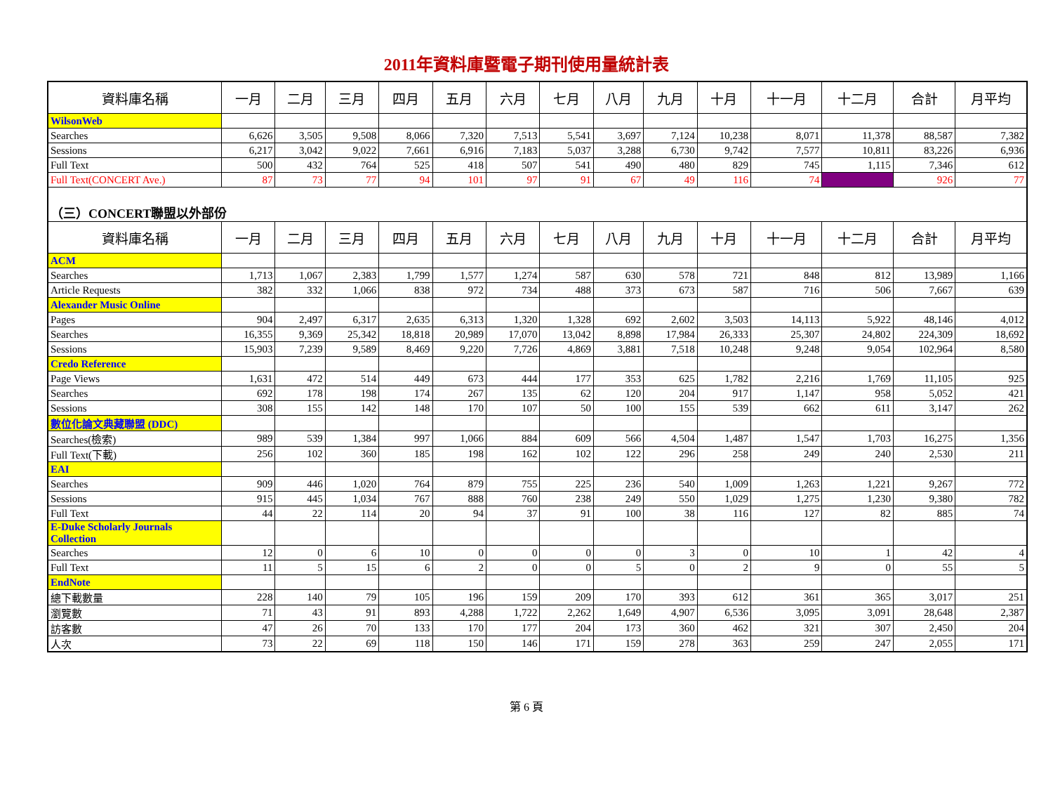2011年資料庫暨電子期刊使用量統計表
| 資料庫名稱 | 一月 | 二月 | 三月 | 四月 | 五月 | 六月 | 七月 | 八月 | 九月 | 十月 | 十一月 | 十二月 | 合計 | 月平均 |
| --- | --- | --- | --- | --- | --- | --- | --- | --- | --- | --- | --- | --- | --- | --- |
| WilsonWeb | | | | | | | | | | | | | | |
| Searches | 6,626 | 3,505 | 9,508 | 8,066 | 7,320 | 7,513 | 5,541 | 3,697 | 7,124 | 10,238 | 8,071 | 11,378 | 88,587 | 7,382 |
| Sessions | 6,217 | 3,042 | 9,022 | 7,661 | 6,916 | 7,183 | 5,037 | 3,288 | 6,730 | 9,742 | 7,577 | 10,811 | 83,226 | 6,936 |
| Full Text | 500 | 432 | 764 | 525 | 418 | 507 | 541 | 490 | 480 | 829 | 745 | 1,115 | 7,346 | 612 |
| Full Text(CONCERT Ave.) | 87 | 73 | 77 | 94 | 101 | 97 | 91 | 67 | 49 | 116 | 74 | | 926 | 77 |
| （三）CONCERT聯盟以外部份 | | | | | | | | | | | | | | |
| 資料庫名稱 | 一月 | 二月 | 三月 | 四月 | 五月 | 六月 | 七月 | 八月 | 九月 | 十月 | 十一月 | 十二月 | 合計 | 月平均 |
| ACM | | | | | | | | | | | | | | |
| Searches | 1,713 | 1,067 | 2,383 | 1,799 | 1,577 | 1,274 | 587 | 630 | 578 | 721 | 848 | 812 | 13,989 | 1,166 |
| Article Requests | 382 | 332 | 1,066 | 838 | 972 | 734 | 488 | 373 | 673 | 587 | 716 | 506 | 7,667 | 639 |
| Alexander Music Online | | | | | | | | | | | | | | |
| Pages | 904 | 2,497 | 6,317 | 2,635 | 6,313 | 1,320 | 1,328 | 692 | 2,602 | 3,503 | 14,113 | 5,922 | 48,146 | 4,012 |
| Searches | 16,355 | 9,369 | 25,342 | 18,818 | 20,989 | 17,070 | 13,042 | 8,898 | 17,984 | 26,333 | 25,307 | 24,802 | 224,309 | 18,692 |
| Sessions | 15,903 | 7,239 | 9,589 | 8,469 | 9,220 | 7,726 | 4,869 | 3,881 | 7,518 | 10,248 | 9,248 | 9,054 | 102,964 | 8,580 |
| Credo Reference | | | | | | | | | | | | | | |
| Page Views | 1,631 | 472 | 514 | 449 | 673 | 444 | 177 | 353 | 625 | 1,782 | 2,216 | 1,769 | 11,105 | 925 |
| Searches | 692 | 178 | 198 | 174 | 267 | 135 | 62 | 120 | 204 | 917 | 1,147 | 958 | 5,052 | 421 |
| Sessions | 308 | 155 | 142 | 148 | 170 | 107 | 50 | 100 | 155 | 539 | 662 | 611 | 3,147 | 262 |
| 數位化論文典藏聯盟 (DDC) | | | | | | | | | | | | | | |
| Searches(檢索) | 989 | 539 | 1,384 | 997 | 1,066 | 884 | 609 | 566 | 4,504 | 1,487 | 1,547 | 1,703 | 16,275 | 1,356 |
| Full Text(下載) | 256 | 102 | 360 | 185 | 198 | 162 | 102 | 122 | 296 | 258 | 249 | 240 | 2,530 | 211 |
| EAI | | | | | | | | | | | | | | |
| Searches | 909 | 446 | 1,020 | 764 | 879 | 755 | 225 | 236 | 540 | 1,009 | 1,263 | 1,221 | 9,267 | 772 |
| Sessions | 915 | 445 | 1,034 | 767 | 888 | 760 | 238 | 249 | 550 | 1,029 | 1,275 | 1,230 | 9,380 | 782 |
| Full Text | 44 | 22 | 114 | 20 | 94 | 37 | 91 | 100 | 38 | 116 | 127 | 82 | 885 | 74 |
| E-Duke Scholarly Journals Collection | | | | | | | | | | | | | | |
| Searches | 12 | 0 | 6 | 10 | 0 | 0 | 0 | 0 | 3 | 0 | 10 | 1 | 42 | 4 |
| Full Text | 11 | 5 | 15 | 6 | 2 | 0 | 0 | 5 | 0 | 2 | 9 | 0 | 55 | 5 |
| EndNote | | | | | | | | | | | | | | |
| 總下載數量 | 228 | 140 | 79 | 105 | 196 | 159 | 209 | 170 | 393 | 612 | 361 | 365 | 3,017 | 251 |
| 瀏覽數 | 71 | 43 | 91 | 893 | 4,288 | 1,722 | 2,262 | 1,649 | 4,907 | 6,536 | 3,095 | 3,091 | 28,648 | 2,387 |
| 訪客數 | 47 | 26 | 70 | 133 | 170 | 177 | 204 | 173 | 360 | 462 | 321 | 307 | 2,450 | 204 |
| 人次 | 73 | 22 | 69 | 118 | 150 | 146 | 171 | 159 | 278 | 363 | 259 | 247 | 2,055 | 171 |
第 6 頁